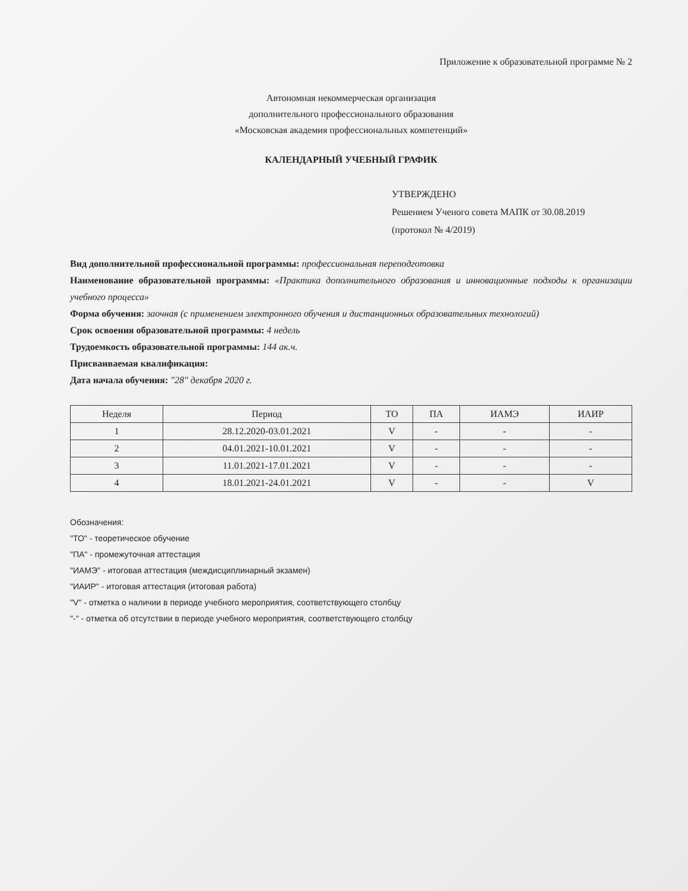Приложение к образовательной программе № 2
Автономная некоммерческая организация
дополнительного профессионального образования
«Московская академия профессиональных компетенций»
КАЛЕНДАРНЫЙ УЧЕБНЫЙ ГРАФИК
УТВЕРЖДЕНО
Решением Ученого совета МАПК от 30.08.2019
(протокол № 4/2019)
Вид дополнительной профессиональной программы: профессиональная переподготовка
Наименование образовательной программы: «Практика дополнительного образования и инновационные подходы к организации учебного процесса»
Форма обучения: заочная (с применением электронного обучения и дистанционных образовательных технологий)
Срок освоения образовательной программы: 4 недель
Трудоемкость образовательной программы: 144 ак.ч.
Присваиваемая квалификация:
Дата начала обучения: "28" декабря 2020 г.
| Неделя | Период | ТО | ПА | ИАМЭ | ИАИР |
| --- | --- | --- | --- | --- | --- |
| 1 | 28.12.2020-03.01.2021 | V | - | - | - |
| 2 | 04.01.2021-10.01.2021 | V | - | - | - |
| 3 | 11.01.2021-17.01.2021 | V | - | - | - |
| 4 | 18.01.2021-24.01.2021 | V | - | - | V |
Обозначения:
"ТО" - теоретическое обучение
"ПА" - промежуточная аттестация
"ИАМЭ" - итоговая аттестация (междисциплинарный экзамен)
"ИАИР" - итоговая аттестация (итоговая работа)
"V" - отметка о наличии в периоде учебного мероприятия, соответствующего столбцу
"-" - отметка об отсутствии в периоде учебного мероприятия, соответствующего столбцу